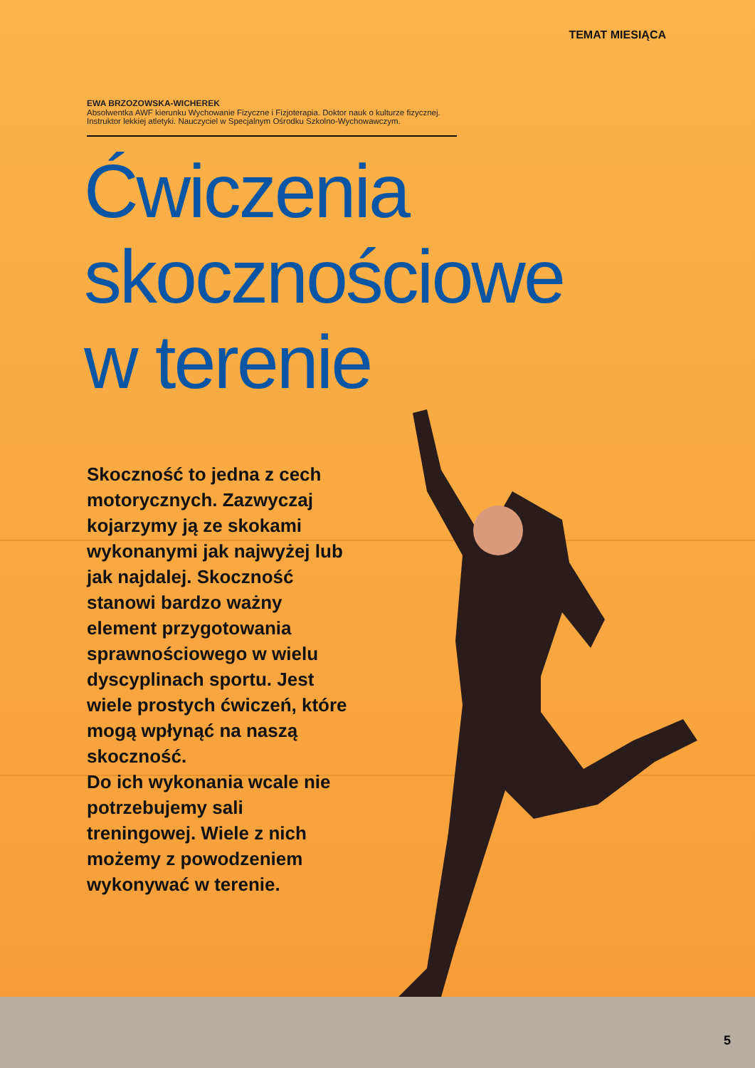TEMAT MIESIĄCA
EWA BRZOZOWSKA-WICHEREK
Absolwentka AWF kierunku Wychowanie Fizyczne i Fizjoterapia. Doktor nauk o kulturze fizycznej. Instruktor lekkiej atletyki. Nauczyciel w Specjalnym Ośrodku Szkolno-Wychowawczym.
Ćwiczenia
skocznościowe
w terenie
Skoczność to jedna z cech motorycznych. Zazwyczaj kojarzymy ją ze skokami wykonanymi jak najwyżej lub jak najdalej. Skoczność stanowi bardzo ważny element przygotowania sprawnościowego w wielu dyscyplinach sportu. Jest wiele prostych ćwiczeń, które mogą wpłynąć na naszą skoczność.
Do ich wykonania wcale nie potrzebujemy sali treningowej. Wiele z nich możemy z powodzeniem wykonywać w terenie.
5